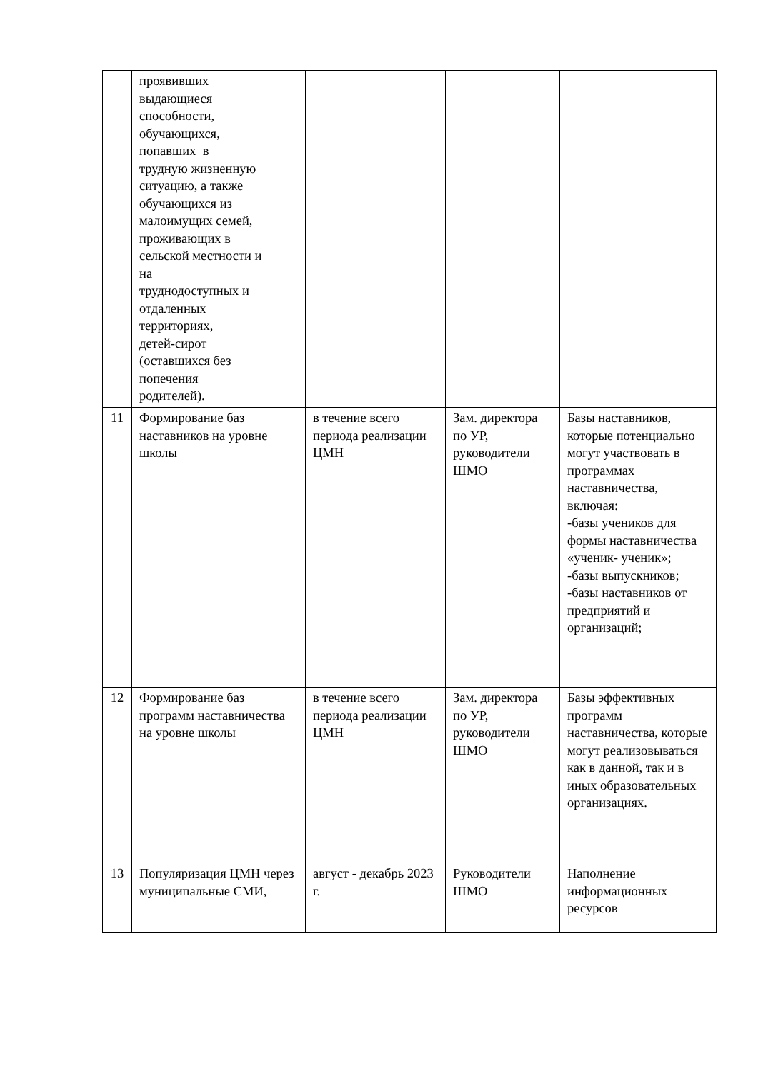| | проявивших выдающиеся способности, обучающихся, попавших в трудную жизненную ситуацию, а также обучающихся из малоимущих семей, проживающих в сельской местности и на труднодоступных и отдаленных территориях, детей-сирот (оставшихся без попечения родителей). | | | |
| 11 | Формирование баз наставников на уровне школы | в течение всего периода реализации ЦМН | Зам. директора по УР, руководители ШМО | Базы наставников, которые потенциально могут участвовать в программах наставничества, включая: -базы учеников для формы наставничества «ученик- ученик»; -базы выпускников; -базы наставников от предприятий и организаций; |
| 12 | Формирование баз программ наставничества на уровне школы | в течение всего периода реализации ЦМН | Зам. директора по УР, руководители ШМО | Базы эффективных программ наставничества, которые могут реализовываться как в данной, так и в иных образовательных организациях. |
| 13 | Популяризация ЦМН через муниципальные СМИ, | август - декабрь 2023 г. | Руководители ШМО | Наполнение информационных ресурсов |